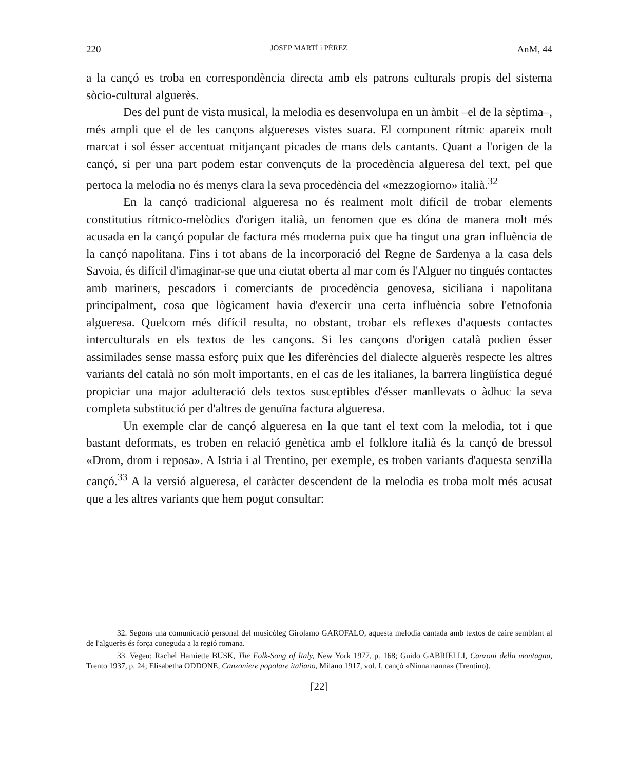220 JOSEP MARTÍ i PÉREZ AnM, 44
a la cançó es troba en correspondència directa amb els patrons culturals propis del sistema sòcio-cultural alguerès.
Des del punt de vista musical, la melodia es desenvolupa en un àmbit –el de la sèptima–, més ampli que el de les cançons alguereses vistes suara. El component rítmic apareix molt marcat i sol ésser accentuat mitjançant picades de mans dels cantants. Quant a l'origen de la cançó, si per una part podem estar convençuts de la procedència algueresa del text, pel que pertoca la melodia no és menys clara la seva procedència del «mezzogiorno» italià.<sup>32</sup>
En la cançó tradicional algueresa no és realment molt difícil de trobar elements constitutius rítmico-melòdics d'origen italià, un fenomen que es dóna de manera molt més acusada en la cançó popular de factura més moderna puix que ha tingut una gran influència de la cançó napolitana. Fins i tot abans de la incorporació del Regne de Sardenya a la casa dels Savoia, és difícil d'imaginar-se que una ciutat oberta al mar com és l'Alguer no tingués contactes amb mariners, pescadors i comerciants de procedència genovesa, siciliana i napolitana principalment, cosa que lògicament havia d'exercir una certa influència sobre l'etnofonia algueresa. Quelcom més difícil resulta, no obstant, trobar els reflexes d'aquests contactes interculturals en els textos de les cançons. Si les cançons d'origen català podien ésser assimilades sense massa esforç puix que les diferències del dialecte alguerès respecte les altres variants del català no són molt importants, en el cas de les italianes, la barrera lingüística degué propiciar una major adulteració dels textos susceptibles d'ésser manllevats o àdhuc la seva completa substitució per d'altres de genuïna factura algueresa.
Un exemple clar de cançó algueresa en la que tant el text com la melodia, tot i que bastant deformats, es troben en relació genètica amb el folklore italià és la cançó de bressol «Drom, drom i reposa». A Istria i al Trentino, per exemple, es troben variants d'aquesta senzilla cançó.<sup>33</sup> A la versió algueresa, el caràcter descendent de la melodia es troba molt més acusat que a les altres variants que hem pogut consultar:
32. Segons una comunicació personal del musicòleg Girolamo GAROFALO, aquesta melodia cantada amb textos de caire semblant al de l'alguerès és força coneguda a la regió romana.
33. Vegeu: Rachel Hamiette BUSK, The Folk-Song of Italy, New York 1977, p. 168; Guido GABRIELLI, Canzoni della montagna, Trento 1937, p. 24; Elisabetha ODDONE, Canzoniere popolare italiano, Milano 1917, vol. I, cançó «Ninna nanna» (Trentino).
[22]